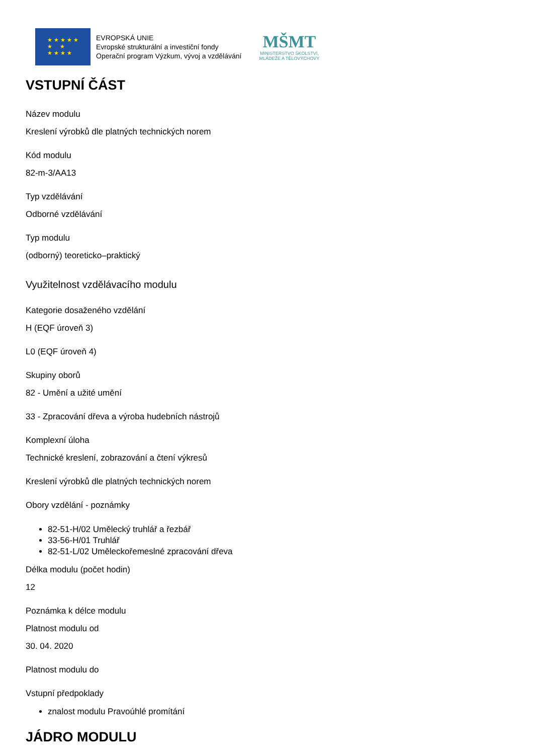★ ★ ★ ★ ★
★ ★
★ ★ ★ ★
EVROPSKÁ UNIE
Evropské strukturální a investiční fondy
Operační program Výzkum, vývoj a vzdělávání
MŠMT
MINISTERSTVO ŠKOLSTVÍ,
MLÁDEŽE A TĚLOVÝCHOVY
VSTUPNÍ ČÁST
Název modulu
Kreslení výrobků dle platných technických norem
Kód modulu
82-m-3/AA13
Typ vzdělávání
Odborné vzdělávání
Typ modulu
(odborný) teoreticko–praktický
Využitelnost vzdělávacího modulu
Kategorie dosaženého vzdělání
H (EQF úroveň 3)
L0 (EQF úroveň 4)
Skupiny oborů
82 - Umění a užité umění
33 - Zpracování dřeva a výroba hudebních nástrojů
Komplexní úloha
Technické kreslení, zobrazování a čtení výkresů
Kreslení výrobků dle platných technických norem
Obory vzdělání - poznámky
82-51-H/02 Umělecký truhlář a řezbář
33-56-H/01 Truhlář
82-51-L/02 Uměleckořemeslné zpracování dřeva
Délka modulu (počet hodin)
12
Poznámka k délce modulu
Platnost modulu od
30. 04. 2020
Platnost modulu do
Vstupní předpoklady
znalost modulu Pravoúhlé promítání
JÁDRO MODULU